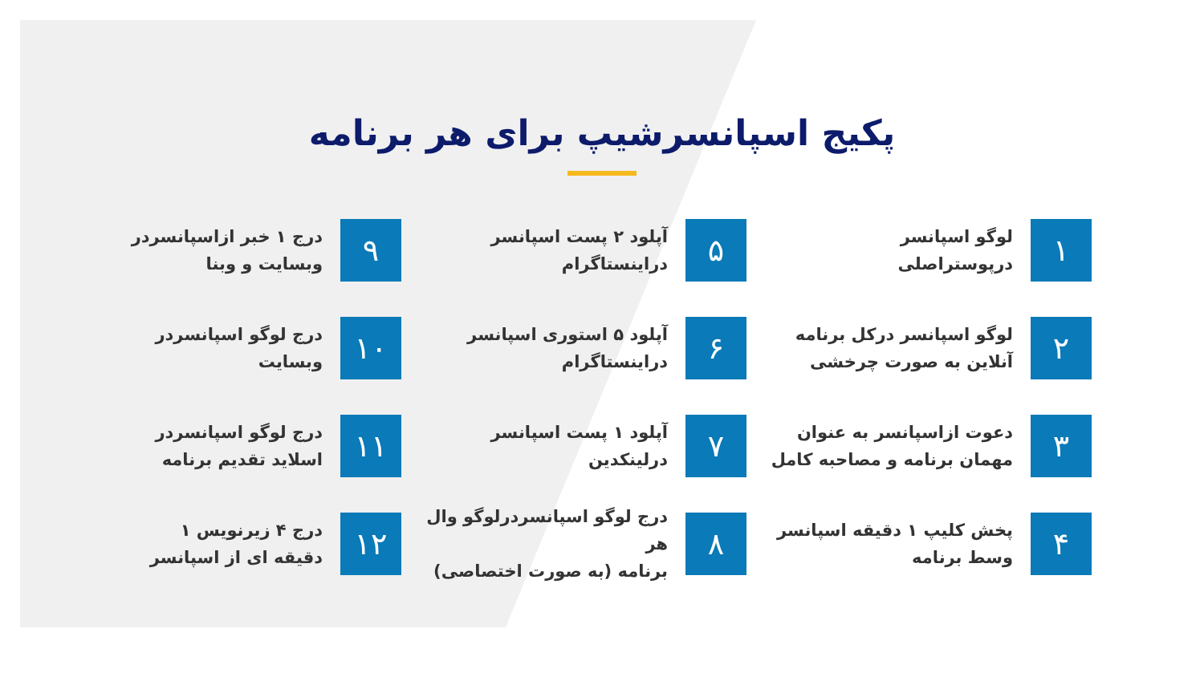پکیج اسپانسرشیپ برای هر برنامه
۱
لوگو اسپانسر
درپوستراصلی
۵
آپلود ۲ پست اسپانسر
دراینستاگرام
۹
درج ۱ خبر ازاسپانسردر
وبسایت و وبنا
۲
لوگو اسپانسر درکل برنامه
آنلاین به صورت چرخشی
۶
آپلود ۵ استوری اسپانسر
دراینستاگرام
۱۰
درج لوگو اسپانسردر
وبسایت
۳
دعوت ازاسپانسر به عنوان
مهمان برنامه و مصاحبه کامل
۷
آپلود ۱ پست اسپانسر
درلینکدین
۱۱
درج لوگو اسپانسردر
اسلاید تقدیم برنامه
۴
پخش کلیپ ۱ دقیقه اسپانسر
وسط برنامه
۸
درج لوگو اسپانسردرلوگو وال هر
برنامه (به صورت اختصاصی)
۱۲
درج ۴ زیرنویس ۱
دقیقه ای از اسپانسر